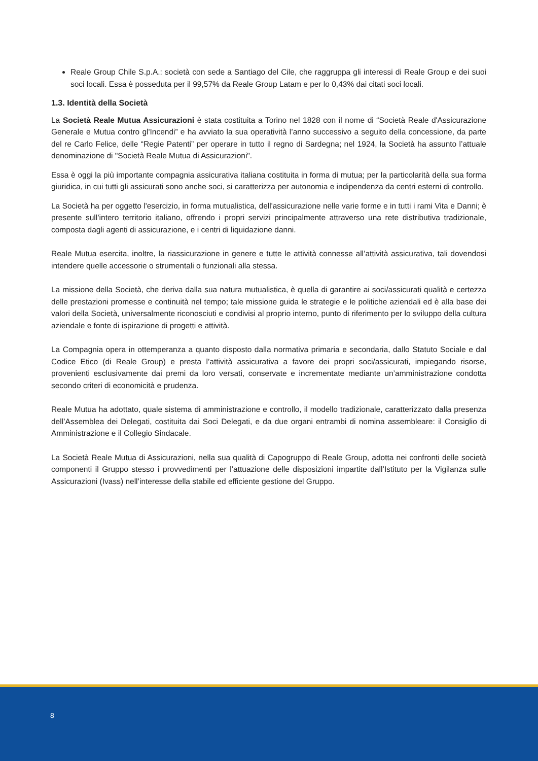Reale Group Chile S.p.A.: società con sede a Santiago del Cile, che raggruppa gli interessi di Reale Group e dei suoi soci locali. Essa è posseduta per il 99,57% da Reale Group Latam e per lo 0,43% dai citati soci locali.
1.3. Identità della Società
La Società Reale Mutua Assicurazioni è stata costituita a Torino nel 1828 con il nome di “Società Reale d'Assicurazione Generale e Mutua contro gl'Incendi” e ha avviato la sua operatività l’anno successivo a seguito della concessione, da parte del re Carlo Felice, delle “Regie Patenti” per operare in tutto il regno di Sardegna; nel 1924, la Società ha assunto l’attuale denominazione di "Società Reale Mutua di Assicurazioni".
Essa è oggi la più importante compagnia assicurativa italiana costituita in forma di mutua; per la particolarità della sua forma giuridica, in cui tutti gli assicurati sono anche soci, si caratterizza per autonomia e indipendenza da centri esterni di controllo.
La Società ha per oggetto l'esercizio, in forma mutualistica, dell'assicurazione nelle varie forme e in tutti i rami Vita e Danni; è presente sull’intero territorio italiano, offrendo i propri servizi principalmente attraverso una rete distributiva tradizionale, composta dagli agenti di assicurazione, e i centri di liquidazione danni.
Reale Mutua esercita, inoltre, la riassicurazione in genere e tutte le attività connesse all’attività assicurativa, tali dovendosi intendere quelle accessorie o strumentali o funzionali alla stessa.
La missione della Società, che deriva dalla sua natura mutualistica, è quella di garantire ai soci/assicurati qualità e certezza delle prestazioni promesse e continuità nel tempo; tale missione guida le strategie e le politiche aziendali ed è alla base dei valori della Società, universalmente riconosciuti e condivisi al proprio interno, punto di riferimento per lo sviluppo della cultura aziendale e fonte di ispirazione di progetti e attività.
La Compagnia opera in ottemperanza a quanto disposto dalla normativa primaria e secondaria, dallo Statuto Sociale e dal Codice Etico (di Reale Group) e presta l’attività assicurativa a favore dei propri soci/assicurati, impiegando risorse, provenienti esclusivamente dai premi da loro versati, conservate e incrementate mediante un’amministrazione condotta secondo criteri di economicità e prudenza.
Reale Mutua ha adottato, quale sistema di amministrazione e controllo, il modello tradizionale, caratterizzato dalla presenza dell’Assemblea dei Delegati, costituita dai Soci Delegati, e da due organi entrambi di nomina assembleare: il Consiglio di Amministrazione e il Collegio Sindacale.
La Società Reale Mutua di Assicurazioni, nella sua qualità di Capogruppo di Reale Group, adotta nei confronti delle società componenti il Gruppo stesso i provvedimenti per l’attuazione delle disposizioni impartite dall’Istituto per la Vigilanza sulle Assicurazioni (Ivass) nell’interesse della stabile ed efficiente gestione del Gruppo.
8